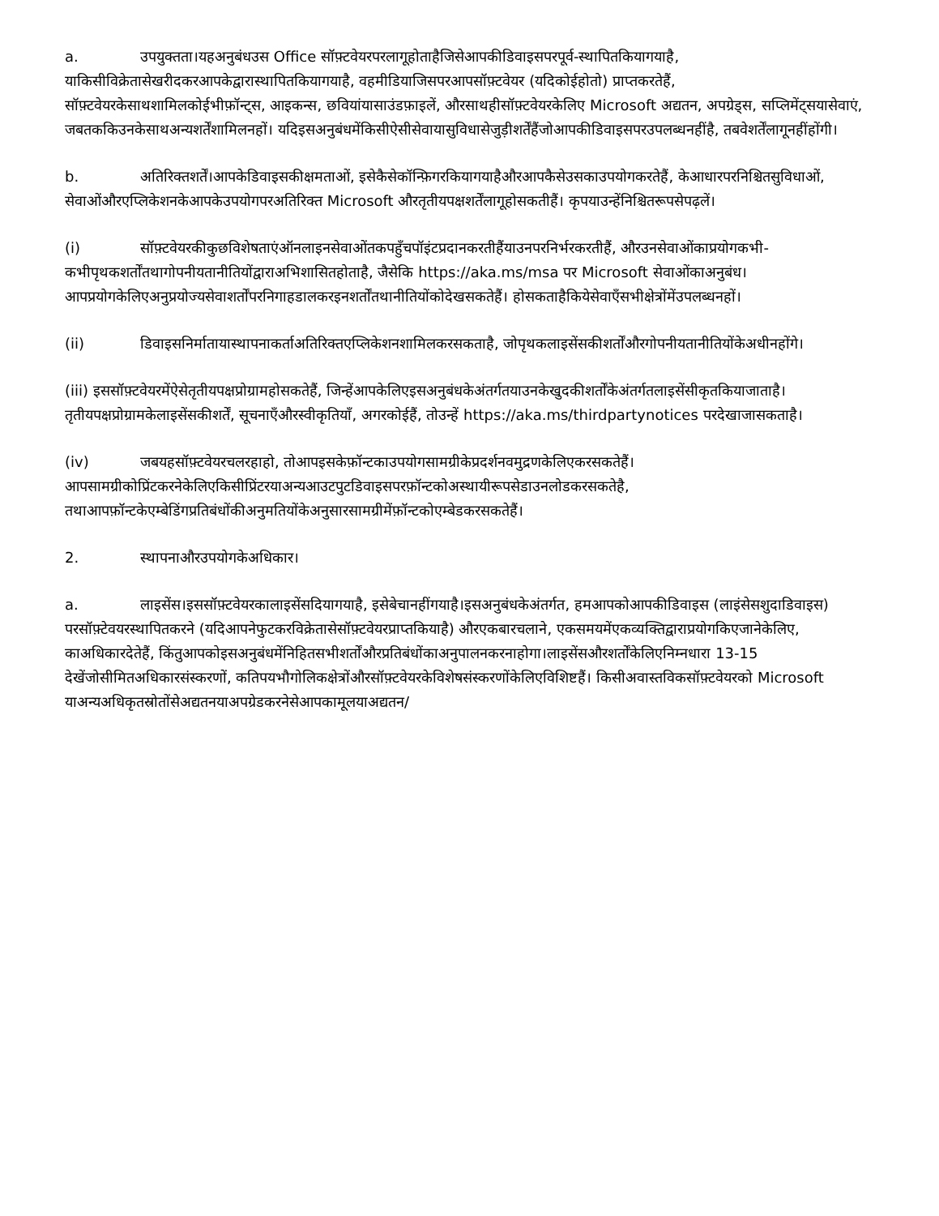a. उपयुक्तता।यहअनुबंधउस Office सॉफ़्टवेयरपरलागूहोताहैजिसेआपकीडिवाइसपरपूर्व-स्थापितकियागयाहै, याकिसीविक्रेतासेखरीदकरआपकेद्वारास्थापितकियागयाहै, वहमीडियाजिसपरआपसॉफ़्टवेयर (यदिकोईहोतो) प्राप्तकरतेहैं, सॉफ़्टवेयरकेसाथशामिलकोईभीफ़ॉन्ट्स, आइकन्स, छवियांयासाउंडफ़ाइलें, औरसाथहीसॉफ़्टवेयरकेलिए Microsoft अद्यतन, अपग्रेड्स, सप्लिमेंट्सयासेवाएं, जबतककिउनकेसाथअन्यशर्तेंशामिलनहों। यदिइसअनुबंधमेंकिसीऐसीसेवायासुविधासेजुड़ीशर्तेंहैंजोआपकीडिवाइसपरउपलब्धनहींहै, तबवेशर्तेंलागूनहींहोंगी।
b. अतिरिक्तशर्तें।आपकेडिवाइसकीक्षमताओं, इसेकैसेकॉन्फ़िगरकियागयाहैऔरआपकैसेउसकाउपयोगकरतेहैं, केआधारपरनिश्चितसुविधाओं, सेवाओंऔरएप्लिकेशनकेआपकेउपयोगपरअतिरिक्त Microsoft औरतृतीयपक्षशर्तेंलागूहोसकतीहैं। कृपयाउन्हेंनिश्चितरूपसेपढ़लें।
(i) सॉफ़्टवेयरकीकुछविशेषताएंऑनलाइनसेवाओंतकपहुँचपॉइंटप्रदानकरतीहैंयाउनपरनिर्भरकरतीहैं, औरउनसेवाओंकाप्रयोगकभी-कभीपृथकशर्तोंतथागोपनीयतानीतियोंद्वाराअभिशासितहोताहै, जैसेकि https://aka.ms/msa पर Microsoft सेवाओंकाअनुबंध। आपप्रयोगकेलिएअनुप्रयोज्यसेवाशर्तोंपरनिगाहडालकरइनशर्तोंतथानीतियोंकोदेखसकतेहैं। होसकताहैकियेसेवाएँसभीक्षेत्रोंमेंउपलब्धनहों।
(ii) डिवाइसनिर्मातायास्थापनाकर्ताअतिरिक्तएप्लिकेशनशामिलकरसकताहै, जोपृथकलाइसेंसकीशर्तोंऔरगोपनीयतानीतियोंकेअधीनहोंगे।
(iii) इससॉफ़्टवेयरमेंऐसेतृतीयपक्षप्रोग्रामहोसकतेहैं, जिन्हेंआपकेलिएइसअनुबंधकेअंतर्गतयाउनकेखुदकीशर्तोंकेअंतर्गतलाइसेंसीकृतकियाजाताहै। तृतीयपक्षप्रोग्रामकेलाइसेंसकीशर्तें, सूचनाएँऔरस्वीकृतियाँ, अगरकोईहैं, तोउन्हें https://aka.ms/thirdpartynotices परदेखाजासकताहै।
(iv) जबयहसॉफ़्टवेयरचलरहाहो, तोआपइसकेफ़ॉन्टकाउपयोगसामग्रीकेप्रदर्शनवमुद्रणकेलिएकरसकतेहैं। आपसामग्रीकोप्रिंटकरनेकेलिएकिसीप्रिंटरयाअन्यआउटपुटडिवाइसपरफ़ॉन्टकोअस्थायीरूपसेडाउनलोडकरसकतेहै, तथाआपफ़ॉन्टकेएम्बेडिंगप्रतिबंधोंकीअनुमतियोंकेअनुसारसामग्रीमेंफ़ॉन्टकोएम्बेडकरसकतेहैं।
2. स्थापनाऔरउपयोगकेअधिकार।
a. लाइसेंस।इससॉफ़्टवेयरकालाइसेंसदियागयाहै, इसेबेचानहींगयाहै।इसअनुबंधकेअंतर्गत, हमआपकोआपकीडिवाइस (लाइंसेसशुदाडिवाइस) परसॉफ़्टेवयरस्थापितकरने (यदिआपनेफुटकरविक्रेतासेसॉफ़्टवेयरप्राप्तकियाहै) औरएकबारचलाने, एकसमयमेंएकव्यक्तिद्वाराप्रयोगकिएजानेकेलिए, काअधिकारदेतेहैं, किंतुआपकोइसअनुबंधमेंनिहितसभीशर्तोंऔरप्रतिबंधोंकाअनुपालनकरनाहोगा।लाइसेंसऔरशर्तोंकेलिएनिम्नधारा 13-15 देखेंजोसीमितअधिकारसंस्करणों, कतिपयभौगोलिकक्षेत्रोंऔरसॉफ़्टवेयरकेविशेषसंस्करणोंकेलिएविशिष्टहैं। किसीअवास्तविकसॉफ़्टवेयरको Microsoft याअन्यअधिकृतस्रोतोंसेअद्यतनयाअपग्रेडकरनेसेआपकामूलयाअद्यतन/